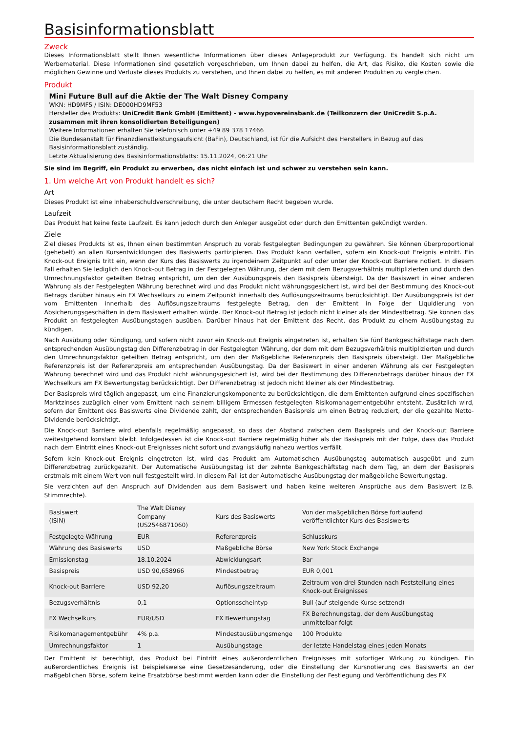Basisinformationsblatt
Zweck
Dieses Informationsblatt stellt Ihnen wesentliche Informationen über dieses Anlageprodukt zur Verfügung. Es handelt sich nicht um Werbematerial. Diese Informationen sind gesetzlich vorgeschrieben, um Ihnen dabei zu helfen, die Art, das Risiko, die Kosten sowie die möglichen Gewinne und Verluste dieses Produkts zu verstehen, und Ihnen dabei zu helfen, es mit anderen Produkten zu vergleichen.
Produkt
Mini Future Bull auf die Aktie der The Walt Disney Company
WKN: HD9MF5 / ISIN: DE000HD9MF53
Hersteller des Produkts: UniCredit Bank GmbH (Emittent) - www.hypovereinsbank.de (Teilkonzern der UniCredit S.p.A. zusammen mit ihren konsolidierten Beteiligungen)
Weitere Informationen erhalten Sie telefonisch unter +49 89 378 17466
Die Bundesanstalt für Finanzdienstleistungsaufsicht (BaFin), Deutschland, ist für die Aufsicht des Herstellers in Bezug auf das Basisinformationsblatt zuständig.
Letzte Aktualisierung des Basisinformationsblatts: 15.11.2024, 06:21 Uhr
Sie sind im Begriff, ein Produkt zu erwerben, das nicht einfach ist und schwer zu verstehen sein kann.
1. Um welche Art von Produkt handelt es sich?
Art
Dieses Produkt ist eine Inhaberschuldverschreibung, die unter deutschem Recht begeben wurde.
Laufzeit
Das Produkt hat keine feste Laufzeit. Es kann jedoch durch den Anleger ausgeübt oder durch den Emittenten gekündigt werden.
Ziele
Ziel dieses Produkts ist es, Ihnen einen bestimmten Anspruch zu vorab festgelegten Bedingungen zu gewähren. Sie können überproportional (gehebelt) an allen Kursentwicklungen des Basiswerts partizipieren. Das Produkt kann verfallen, sofern ein Knock-out Ereignis eintritt. Ein Knock-out Ereignis tritt ein, wenn der Kurs des Basiswerts zu irgendeinem Zeitpunkt auf oder unter der Knock-out Barriere notiert. In diesem Fall erhalten Sie lediglich den Knock-out Betrag in der Festgelegten Währung, der dem mit dem Bezugsverhältnis multiplizierten und durch den Umrechnungsfaktor geteilten Betrag entspricht, um den der Ausübungspreis den Basispreis übersteigt. Da der Basiswert in einer anderen Währung als der Festgelegten Währung berechnet wird und das Produkt nicht währungsgesichert ist, wird bei der Bestimmung des Knock-out Betrags darüber hinaus ein FX Wechselkurs zu einem Zeitpunkt innerhalb des Auflösungszeitraums berücksichtigt. Der Ausübungspreis ist der vom Emittenten innerhalb des Auflösungszeitraums festgelegte Betrag, den der Emittent in Folge der Liquidierung von Absicherungsgeschäften in dem Basiswert erhalten würde. Der Knock-out Betrag ist jedoch nicht kleiner als der Mindestbetrag. Sie können das Produkt an festgelegten Ausübungstagen ausüben. Darüber hinaus hat der Emittent das Recht, das Produkt zu einem Ausübungstag zu kündigen.
Nach Ausübung oder Kündigung, und sofern nicht zuvor ein Knock-out Ereignis eingetreten ist, erhalten Sie fünf Bankgeschäftstage nach dem entsprechenden Ausübungstag den Differenzbetrag in der Festgelegten Währung, der dem mit dem Bezugsverhältnis multiplizierten und durch den Umrechnungsfaktor geteilten Betrag entspricht, um den der Maßgebliche Referenzpreis den Basispreis übersteigt. Der Maßgebliche Referenzpreis ist der Referenzpreis am entsprechenden Ausübungstag. Da der Basiswert in einer anderen Währung als der Festgelegten Währung berechnet wird und das Produkt nicht währungsgesichert ist, wird bei der Bestimmung des Differenzbetrags darüber hinaus der FX Wechselkurs am FX Bewertungstag berücksichtigt. Der Differenzbetrag ist jedoch nicht kleiner als der Mindestbetrag.
Der Basispreis wird täglich angepasst, um eine Finanzierungskomponente zu berücksichtigen, die dem Emittenten aufgrund eines spezifischen Marktzinses zuzüglich einer vom Emittent nach seinem billigem Ermessen festgelegten Risikomanagementgebühr entsteht. Zusätzlich wird, sofern der Emittent des Basiswerts eine Dividende zahlt, der entsprechenden Basispreis um einen Betrag reduziert, der die gezahlte Netto-Dividende berücksichtigt.
Die Knock-out Barriere wird ebenfalls regelmäßig angepasst, so dass der Abstand zwischen dem Basispreis und der Knock-out Barriere weitestgehend konstant bleibt. Infolgedessen ist die Knock-out Barriere regelmäßig höher als der Basispreis mit der Folge, dass das Produkt nach dem Eintritt eines Knock-out Ereignisses nicht sofort und zwangsläufig nahezu wertlos verfällt.
Sofern kein Knock-out Ereignis eingetreten ist, wird das Produkt am Automatischen Ausübungstag automatisch ausgeübt und zum Differenzbetrag zurückgezahlt. Der Automatische Ausübungstag ist der zehnte Bankgeschäftstag nach dem Tag, an dem der Basispreis erstmals mit einem Wert von null festgestellt wird. In diesem Fall ist der Automatische Ausübungstag der maßgebliche Bewertungstag.
Sie verzichten auf den Anspruch auf Dividenden aus dem Basiswert und haben keine weiteren Ansprüche aus dem Basiswert (z.B. Stimmrechte).
| Basiswert (ISIN) | The Walt Disney Company (US2546871060) | Kurs des Basiswerts | Von der maßgeblichen Börse fortlaufend veröffentlichter Kurs des Basiswerts |
| Festgelegte Währung | EUR | Referenzpreis | Schlusskurs |
| Währung des Basiswerts | USD | Maßgebliche Börse | New York Stock Exchange |
| Emissionstag | 18.10.2024 | Abwicklungsart | Bar |
| Basispreis | USD 90,658966 | Mindestbetrag | EUR 0,001 |
| Knock-out Barriere | USD 92,20 | Auflösungszeitraum | Zeitraum von drei Stunden nach Feststellung eines Knock-out Ereignisses |
| Bezugsverhältnis | 0,1 | Optionsscheintyp | Bull (auf steigende Kurse setzend) |
| FX Wechselkurs | EUR/USD | FX Bewertungstag | FX Berechnungstag, der dem Ausübungstag unmittelbar folgt |
| Risikomanagementgebühr | 4% p.a. | Mindestausübungsmenge | 100 Produkte |
| Umrechnungsfaktor | 1 | Ausübungstage | der letzte Handelstag eines jeden Monats |
Der Emittent ist berechtigt, das Produkt bei Eintritt eines außerordentlichen Ereignisses mit sofortiger Wirkung zu kündigen. Ein außerordentliches Ereignis ist beispielsweise eine Gesetzesänderung, oder die Einstellung der Kursnotierung des Basiswerts an der maßgeblichen Börse, sofern keine Ersatzbörse bestimmt werden kann oder die Einstellung der Festlegung und Veröffentlichung des FX